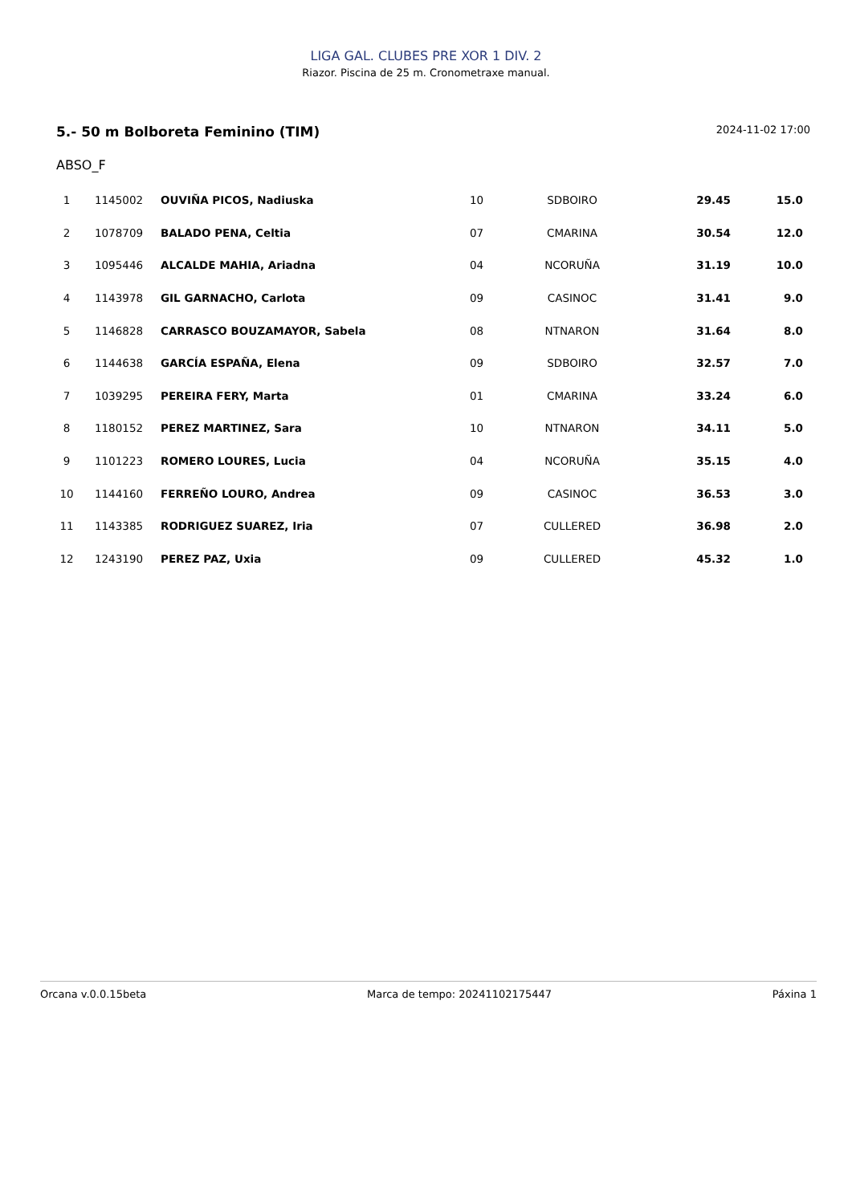LIGA GAL. CLUBES PRE XOR 1 DIV. 2
Riazor. Piscina de 25 m. Cronometraxe manual.
5.- 50 m Bolboreta Feminino (TIM) 2024-11-02 17:00
ABSO_F
| 1 | 1145002 | OUVIÑA PICOS, Nadiuska | 10 | SDBOIRO | 29.45 | 15.0 |
| 2 | 1078709 | BALADO PENA, Celtia | 07 | CMARINA | 30.54 | 12.0 |
| 3 | 1095446 | ALCALDE MAHIA, Ariadna | 04 | NCORUÑA | 31.19 | 10.0 |
| 4 | 1143978 | GIL GARNACHO, Carlota | 09 | CASINOC | 31.41 | 9.0 |
| 5 | 1146828 | CARRASCO BOUZAMAYOR, Sabela | 08 | NTNARON | 31.64 | 8.0 |
| 6 | 1144638 | GARCÍA ESPAÑA, Elena | 09 | SDBOIRO | 32.57 | 7.0 |
| 7 | 1039295 | PEREIRA FERY, Marta | 01 | CMARINA | 33.24 | 6.0 |
| 8 | 1180152 | PEREZ MARTINEZ, Sara | 10 | NTNARON | 34.11 | 5.0 |
| 9 | 1101223 | ROMERO LOURES, Lucia | 04 | NCORUÑA | 35.15 | 4.0 |
| 10 | 1144160 | FERREÑO LOURO, Andrea | 09 | CASINOC | 36.53 | 3.0 |
| 11 | 1143385 | RODRIGUEZ SUAREZ, Iria | 07 | CULLERED | 36.98 | 2.0 |
| 12 | 1243190 | PEREZ PAZ, Uxia | 09 | CULLERED | 45.32 | 1.0 |
Orcana v.0.0.15beta Marca de tempo: 20241102175447 Páxina 1